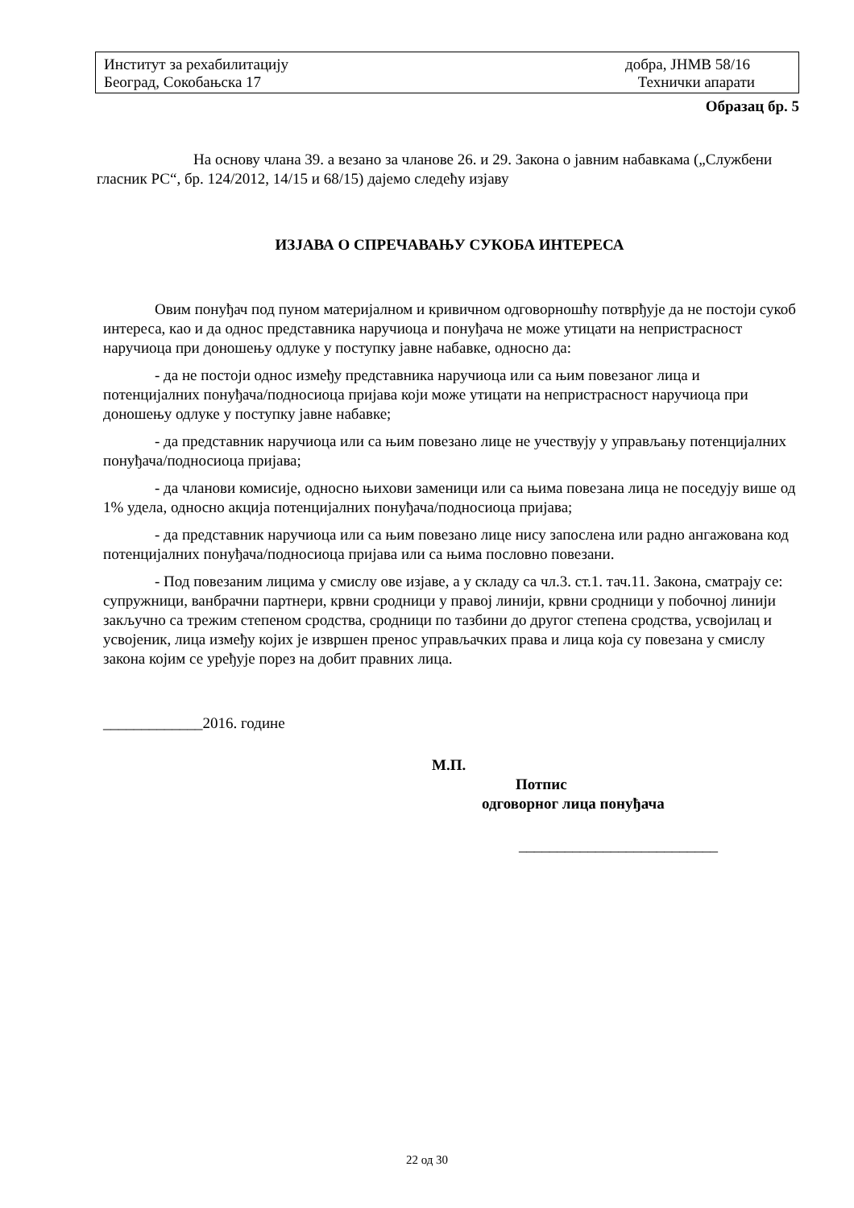Институт за рехабилитацију добра, ЈНМВ 58/16
Београд, Сокобањска 17 Технички апарати
Образац бр. 5
На основу члана 39. а везано за чланове 26. и 29. Закона о јавним набавкама („Службени гласник РС“, бр. 124/2012, 14/15 и 68/15) дајемо следећу изјаву
ИЗЈАВА О СПРЕЧАВАЊУ СУКОБА ИНТЕРЕСА
Овим понуђач под пуном материјалном и кривичном одговорношћу потврђује да не постоји сукоб интереса, као и да однос представника наручиоца и понуђача не може утицати на непристрасност наручиоца при доношењу одлуке у поступку јавне набавке, односно да:
- да не постоји однос између представника наручиоца или са њим повезаног лица и потенцијалних понуђача/подносиоца пријава који може утицати на непристрасност наручиоца при доношењу одлуке у поступку јавне набавке;
- да представник наручиоца или са њим повезано лице не учествују у управљању потенцијалних понуђача/подносиоца пријава;
- да чланови комисије, односно њихови заменици или са њима повезана лица не поседују више од 1% удела, односно акција потенцијалних понуђача/подносиоца пријава;
- да представник наручиоца или са њим повезано лице нису запослена или радно ангажована код потенцијалних понуђача/подносиоца пријава или са њима пословно повезани.
- Под повезаним лицима у смислу ове изјаве, а у складу са чл.3. ст.1. тач.11. Закона, сматрају се: супружници, ванбрачни партнери, крвни сродници у правој линији, крвни сродници у побочној линији закључно са трежим степеном сродства, сродници по тазбини до другог степена сродства, усвојилац и усвојеник, лица између којих је извршен пренос управљачких права и лица која су повезана у смислу закона којим се уређује порез на добит правних лица.
_____________2016. године
М.П.
Потпис
одговорног лица понуђача
__________________________
22 од 30